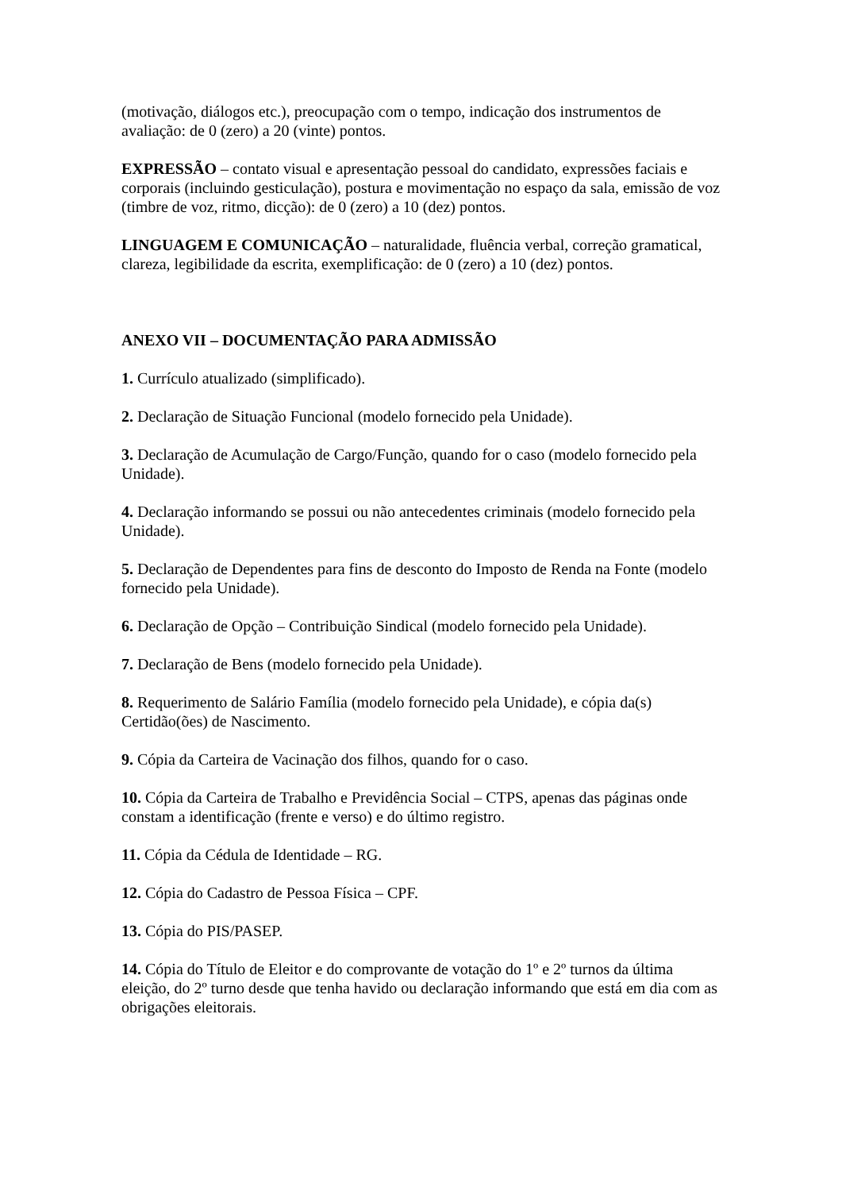(motivação, diálogos etc.), preocupação com o tempo, indicação dos instrumentos de avaliação: de 0 (zero) a 20 (vinte) pontos.
EXPRESSÃO – contato visual e apresentação pessoal do candidato, expressões faciais e corporais (incluindo gesticulação), postura e movimentação no espaço da sala, emissão de voz (timbre de voz, ritmo, dicção): de 0 (zero) a 10 (dez) pontos.
LINGUAGEM E COMUNICAÇÃO – naturalidade, fluência verbal, correção gramatical, clareza, legibilidade da escrita, exemplificação: de 0 (zero) a 10 (dez) pontos.
ANEXO VII – DOCUMENTAÇÃO PARA ADMISSÃO
1. Currículo atualizado (simplificado).
2. Declaração de Situação Funcional (modelo fornecido pela Unidade).
3. Declaração de Acumulação de Cargo/Função, quando for o caso (modelo fornecido pela Unidade).
4. Declaração informando se possui ou não antecedentes criminais (modelo fornecido pela Unidade).
5. Declaração de Dependentes para fins de desconto do Imposto de Renda na Fonte (modelo fornecido pela Unidade).
6. Declaração de Opção – Contribuição Sindical (modelo fornecido pela Unidade).
7. Declaração de Bens (modelo fornecido pela Unidade).
8. Requerimento de Salário Família (modelo fornecido pela Unidade), e cópia da(s) Certidão(ões) de Nascimento.
9. Cópia da Carteira de Vacinação dos filhos, quando for o caso.
10. Cópia da Carteira de Trabalho e Previdência Social – CTPS, apenas das páginas onde constam a identificação (frente e verso) e do último registro.
11. Cópia da Cédula de Identidade – RG.
12. Cópia do Cadastro de Pessoa Física – CPF.
13. Cópia do PIS/PASEP.
14. Cópia do Título de Eleitor e do comprovante de votação do 1º e 2º turnos da última eleição, do 2º turno desde que tenha havido ou declaração informando que está em dia com as obrigações eleitorais.